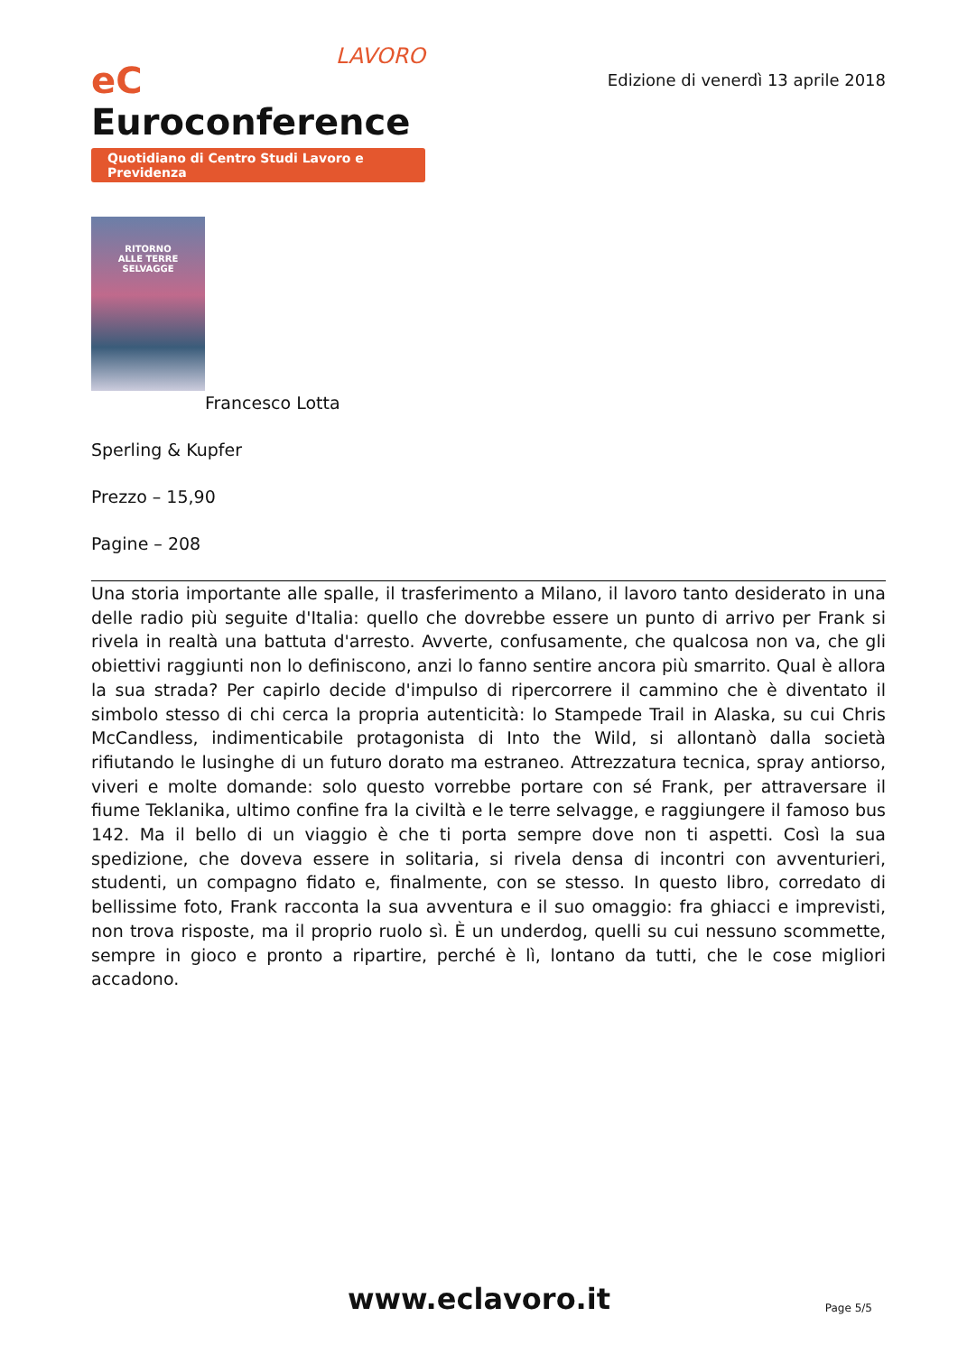LAVORO
eC Euroconference
Quotidiano di Centro Studi Lavoro e Previdenza
Edizione di venerdì 13 aprile 2018
RITORNO
ALLE TERRE
SELVAGGE
Francesco Lotta
Sperling & Kupfer
Prezzo – 15,90
Pagine – 208
Una storia importante alle spalle, il trasferimento a Milano, il lavoro tanto desiderato in una delle radio più seguite d'Italia: quello che dovrebbe essere un punto di arrivo per Frank si rivela in realtà una battuta d'arresto. Avverte, confusamente, che qualcosa non va, che gli obiettivi raggiunti non lo definiscono, anzi lo fanno sentire ancora più smarrito. Qual è allora la sua strada? Per capirlo decide d'impulso di ripercorrere il cammino che è diventato il simbolo stesso di chi cerca la propria autenticità: lo Stampede Trail in Alaska, su cui Chris McCandless, indimenticabile protagonista di Into the Wild, si allontanò dalla società rifiutando le lusinghe di un futuro dorato ma estraneo. Attrezzatura tecnica, spray antiorso, viveri e molte domande: solo questo vorrebbe portare con sé Frank, per attraversare il fiume Teklanika, ultimo confine fra la civiltà e le terre selvagge, e raggiungere il famoso bus 142. Ma il bello di un viaggio è che ti porta sempre dove non ti aspetti. Così la sua spedizione, che doveva essere in solitaria, si rivela densa di incontri con avventurieri, studenti, un compagno fidato e, finalmente, con se stesso. In questo libro, corredato di bellissime foto, Frank racconta la sua avventura e il suo omaggio: fra ghiacci e imprevisti, non trova risposte, ma il proprio ruolo sì. È un underdog, quelli su cui nessuno scommette, sempre in gioco e pronto a ripartire, perché è lì, lontano da tutti, che le cose migliori accadono.
www.eclavoro.it
Page 5/5